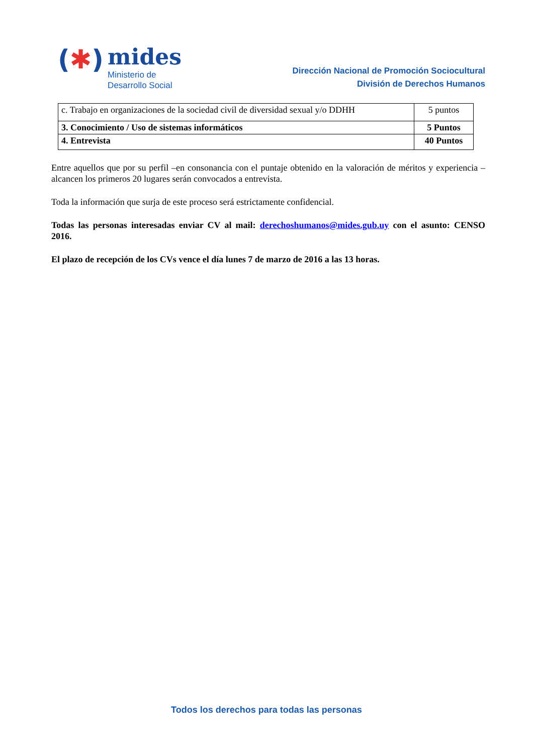(✱)
mides
Ministerio de
Desarrollo Social
Dirección Nacional de Promoción Sociocultural
División de Derechos Humanos
| c. Trabajo en organizaciones de la sociedad civil de diversidad sexual y/o DDHH | 5 puntos |
| 3. Conocimiento / Uso de sistemas informáticos | 5 Puntos |
| 4. Entrevista | 40 Puntos |
Entre aquellos que por su perfil –en consonancia con el puntaje obtenido en la valoración de méritos y experiencia – alcancen los primeros 20 lugares serán convocados a entrevista.
Toda la información que surja de este proceso será estrictamente confidencial.
Todas las personas interesadas enviar CV al mail: derechoshumanos@mides.gub.uy con el asunto: CENSO 2016.
El plazo de recepción de los CVs vence el día lunes 7 de marzo de 2016 a las 13 horas.
Todos los derechos para todas las personas